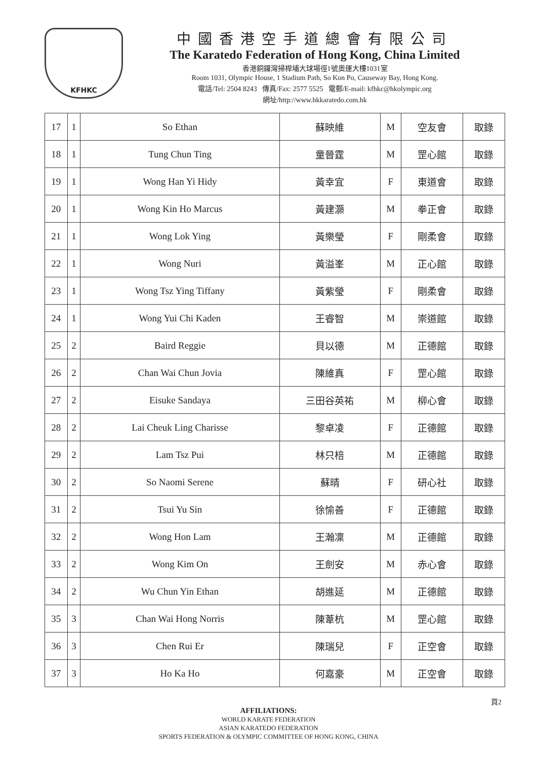KFHKC
中國香港空手道總會有限公司
The Karatedo Federation of Hong Kong, China Limited
香港銅鑼灣掃桿埔大球場徑1號奧運大樓1031室
Room 1031, Olympic House, 1 Stadium Path, So Kon Po, Causeway Bay, Hong Kong.
電話/Tel: 2504 8243 傳真/Fax: 2577 5525 電郵/E-mail: kfhkc@hkolympic.org
網址/http://www.hkkaratedo.com.hk
| 17 | 1 | So Ethan | 蘇映維 | M | 空友會 | 取錄 |
| 18 | 1 | Tung Chun Ting | 童晉霆 | M | 罡心館 | 取錄 |
| 19 | 1 | Wong Han Yi Hidy | 黃幸宜 | F | 東道會 | 取錄 |
| 20 | 1 | Wong Kin Ho Marcus | 黃建灝 | M | 拳正會 | 取錄 |
| 21 | 1 | Wong Lok Ying | 黃樂瑩 | F | 剛柔會 | 取錄 |
| 22 | 1 | Wong Nuri | 黃溢峯 | M | 正心館 | 取錄 |
| 23 | 1 | Wong Tsz Ying Tiffany | 黃紫瑩 | F | 剛柔會 | 取錄 |
| 24 | 1 | Wong Yui Chi Kaden | 王睿智 | M | 崇道館 | 取錄 |
| 25 | 2 | Baird Reggie | 貝以德 | M | 正德館 | 取錄 |
| 26 | 2 | Chan Wai Chun Jovia | 陳維真 | F | 罡心館 | 取錄 |
| 27 | 2 | Eisuke Sandaya | 三田谷英祐 | M | 柳心會 | 取錄 |
| 28 | 2 | Lai Cheuk Ling Charisse | 黎卓凌 | F | 正德館 | 取錄 |
| 29 | 2 | Lam Tsz Pui | 林只棓 | M | 正德館 | 取錄 |
| 30 | 2 | So Naomi Serene | 蘇晴 | F | 研心社 | 取錄 |
| 31 | 2 | Tsui Yu Sin | 徐愉善 | F | 正德館 | 取錄 |
| 32 | 2 | Wong Hon Lam | 王瀚凜 | M | 正德館 | 取錄 |
| 33 | 2 | Wong Kim On | 王劍安 | M | 赤心會 | 取錄 |
| 34 | 2 | Wu Chun Yin Ethan | 胡進延 | M | 正德館 | 取錄 |
| 35 | 3 | Chan Wai Hong Norris | 陳葦杭 | M | 罡心館 | 取錄 |
| 36 | 3 | Chen Rui Er | 陳瑞兒 | F | 正空會 | 取錄 |
| 37 | 3 | Ho Ka Ho | 何嘉豪 | M | 正空會 | 取錄 |
頁2
AFFILIATIONS:
WORLD KARATE FEDERATION
ASIAN KARATEDO FEDERATION
SPORTS FEDERATION & OLYMPIC COMMITTEE OF HONG KONG, CHINA